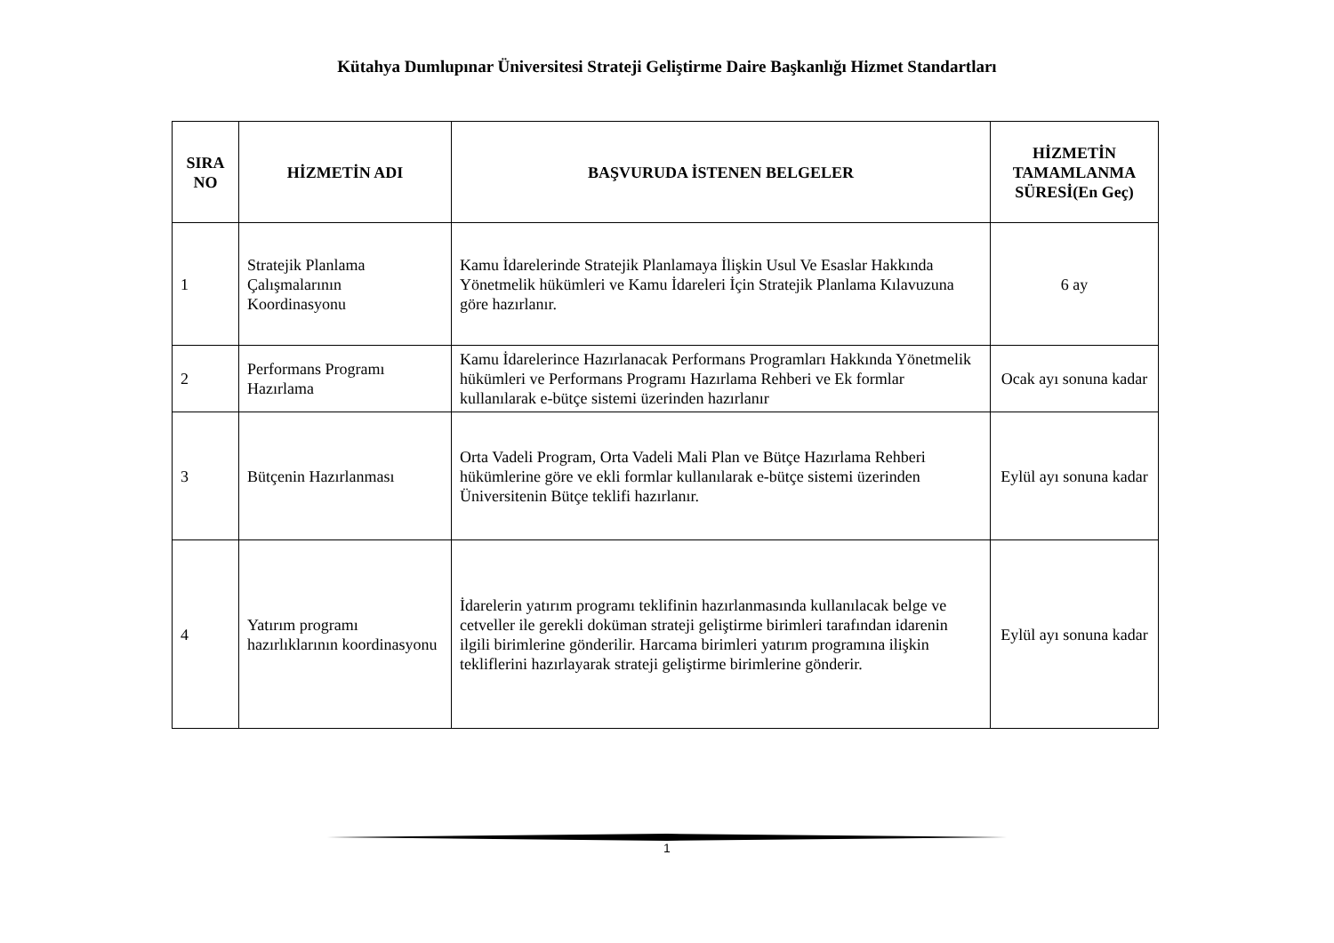Kütahya Dumlupınar Üniversitesi Strateji Geliştirme Daire Başkanlığı Hizmet Standartları
| SIRA NO | HİZMETİN ADI | BAŞVURUDA İSTENEN BELGELER | HİZMETİN TAMAMLANMA SÜRESİ(En Geç) |
| --- | --- | --- | --- |
| 1 | Stratejik Planlama Çalışmalarının Koordinasyonu | Kamu İdarelerinde Stratejik Planlamaya İlişkin Usul Ve Esaslar Hakkında Yönetmelik hükümleri ve Kamu İdareleri İçin Stratejik Planlama Kılavuzuna göre hazırlanır. | 6 ay |
| 2 | Performans Programı Hazırlama | Kamu İdarelerince Hazırlanacak Performans Programları Hakkında Yönetmelik hükümleri ve Performans Programı Hazırlama Rehberi ve Ek formlar kullanılarak e-bütçe sistemi üzerinden hazırlanır | Ocak ayı sonuna kadar |
| 3 | Bütçenin Hazırlanması | Orta Vadeli Program, Orta Vadeli Mali Plan ve Bütçe Hazırlama Rehberi hükümlerine göre ve ekli formlar kullanılarak e-bütçe sistemi üzerinden Üniversitenin Bütçe teklifi hazırlanır. | Eylül ayı sonuna kadar |
| 4 | Yatırım programı hazırlıklarının koordinasyonu | İdarelerin yatırım programı teklifinin hazırlanmasında kullanılacak belge ve cetveller ile gerekli doküman strateji geliştirme birimleri tarafından idarenin ilgili birimlerine gönderilir. Harcama birimleri yatırım programına ilişkin tekliflerini hazırlayarak strateji geliştirme birimlerine gönderir. | Eylül ayı sonuna kadar |
1